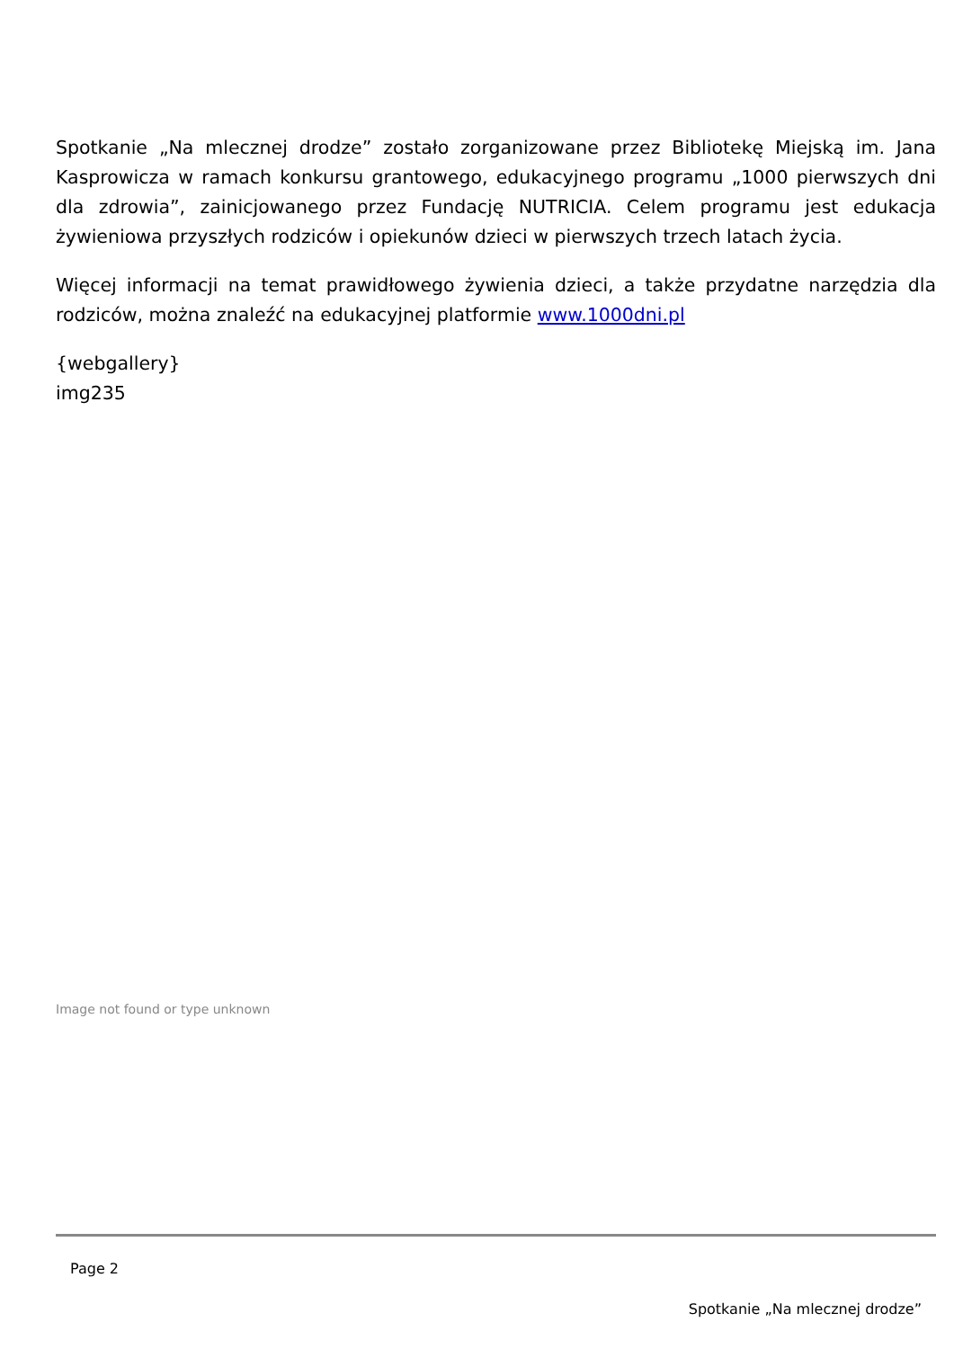Spotkanie „Na mlecznej drodze” zostało zorganizowane przez Bibliotekę Miejską im. Jana Kasprowicza w ramach konkursu grantowego, edukacyjnego programu „1000 pierwszych dni dla zdrowia”, zainicjowanego przez Fundację NUTRICIA. Celem programu jest edukacja żywieniowa przyszłych rodziców i opiekunów dzieci w pierwszych trzech latach życia.
Więcej informacji na temat prawidłowego żywienia dzieci, a także przydatne narzędzia dla rodziców, można znaleźć na edukacyjnej platformie www.1000dni.pl
{webgallery}
img235
Image not found or type unknown
Page 2
Spotkanie „Na mlecznej drodze”